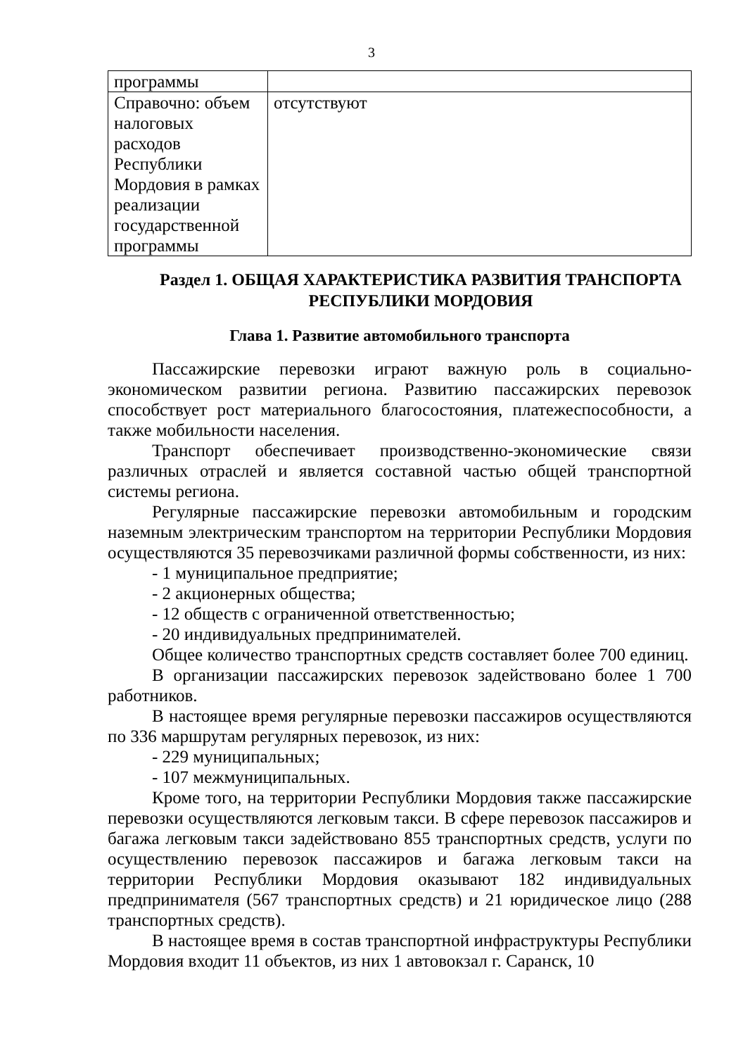3
| программы | |
| Справочно: объем налоговых расходов Республики Мордовия в рамках реализации государственной программы | отсутствуют |
Раздел 1. ОБЩАЯ ХАРАКТЕРИСТИКА РАЗВИТИЯ ТРАНСПОРТА РЕСПУБЛИКИ МОРДОВИЯ
Глава 1. Развитие автомобильного транспорта
Пассажирские перевозки играют важную роль в социально-экономическом развитии региона. Развитию пассажирских перевозок способствует рост материального благосостояния, платежеспособности, а также мобильности населения.
Транспорт обеспечивает производственно-экономические связи различных отраслей и является составной частью общей транспортной системы региона.
Регулярные пассажирские перевозки автомобильным и городским наземным электрическим транспортом на территории Республики Мордовия осуществляются 35 перевозчиками различной формы собственности, из них:
- 1 муниципальное предприятие;
- 2 акционерных общества;
- 12 обществ с ограниченной ответственностью;
- 20 индивидуальных предпринимателей.
Общее количество транспортных средств составляет более 700 единиц.
В организации пассажирских перевозок задействовано более 1 700 работников.
В настоящее время регулярные перевозки пассажиров осуществляются по 336 маршрутам регулярных перевозок, из них:
- 229 муниципальных;
- 107 межмуниципальных.
Кроме того, на территории Республики Мордовия также пассажирские перевозки осуществляются легковым такси. В сфере перевозок пассажиров и багажа легковым такси задействовано 855 транспортных средств, услуги по осуществлению перевозок пассажиров и багажа легковым такси на территории Республики Мордовия оказывают 182 индивидуальных предпринимателя (567 транспортных средств) и 21 юридическое лицо (288 транспортных средств).
В настоящее время в состав транспортной инфраструктуры Республики Мордовия входит 11 объектов, из них 1 автовокзал г. Саранск, 10